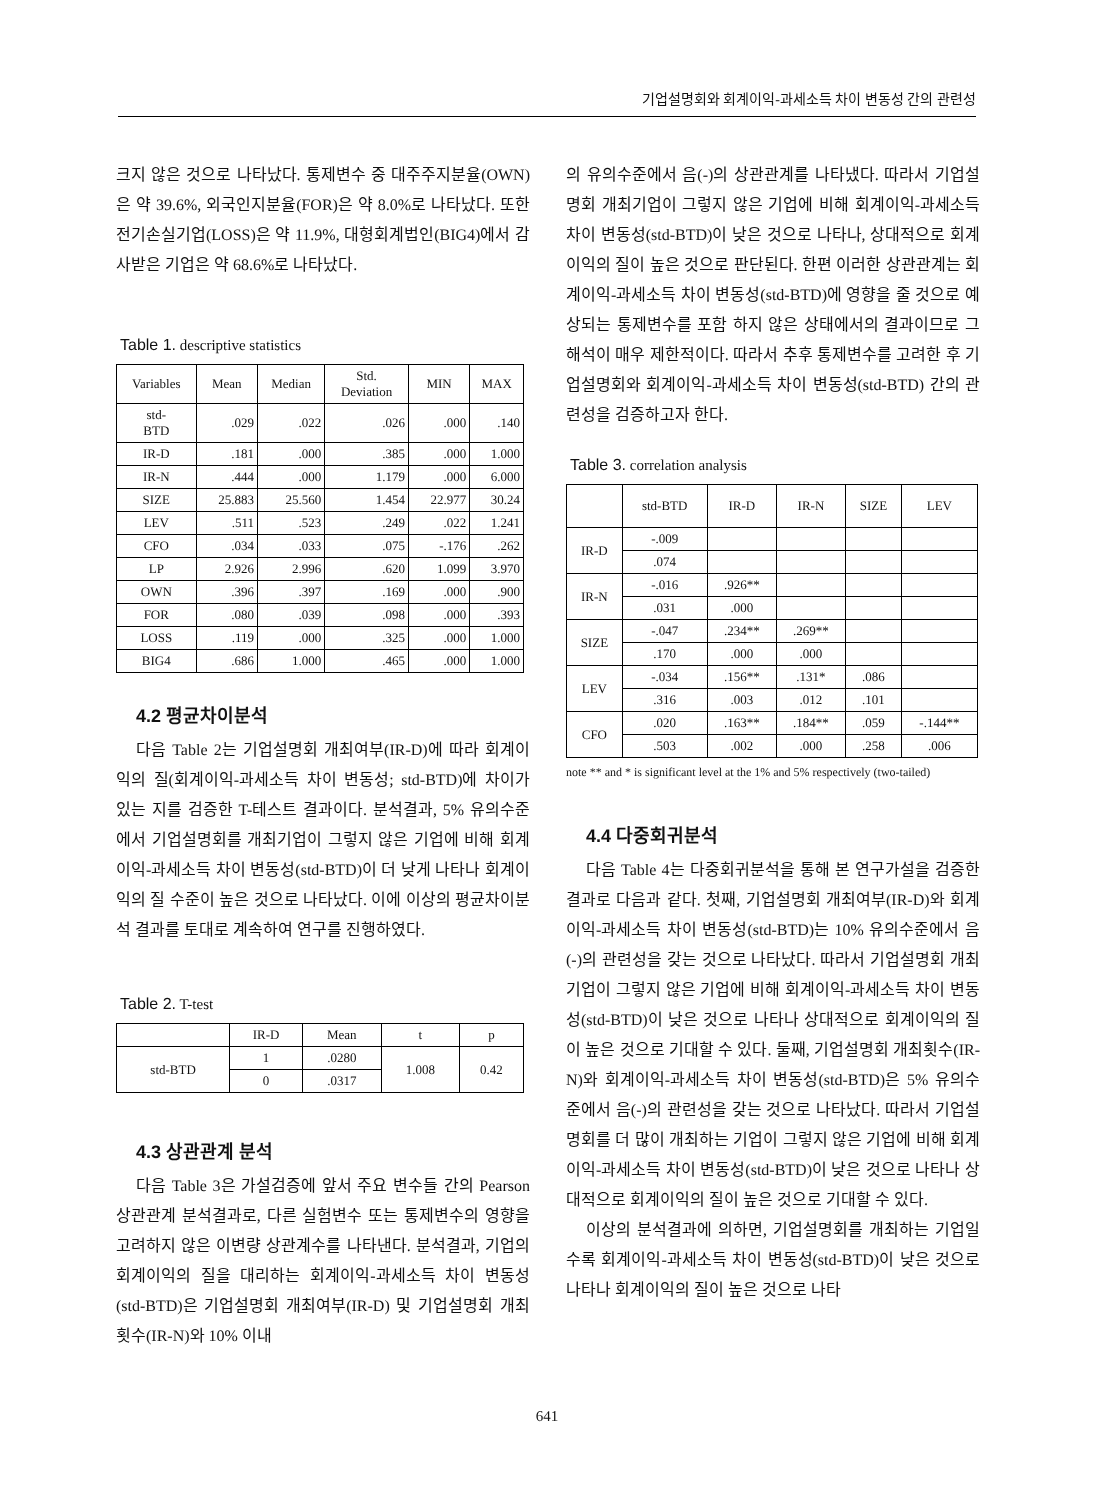기업설명회와 회계이익-과세소득 차이 변동성 간의 관련성
크지 않은 것으로 나타났다. 통제변수 중 대주주지분율(OWN)은 약 39.6%, 외국인지분율(FOR)은 약 8.0%로 나타났다. 또한 전기손실기업(LOSS)은 약 11.9%, 대형회계법인(BIG4)에서 감사받은 기업은 약 68.6%로 나타났다.
Table 1. descriptive statistics
| Variables | Mean | Median | Std. Deviation | MIN | MAX |
| --- | --- | --- | --- | --- | --- |
| std- BTD | .029 | .022 | .026 | .000 | .140 |
| IR-D | .181 | .000 | .385 | .000 | 1.000 |
| IR-N | .444 | .000 | 1.179 | .000 | 6.000 |
| SIZE | 25.883 | 25.560 | 1.454 | 22.977 | 30.24 |
| LEV | .511 | .523 | .249 | .022 | 1.241 |
| CFO | .034 | .033 | .075 | -.176 | .262 |
| LP | 2.926 | 2.996 | .620 | 1.099 | 3.970 |
| OWN | .396 | .397 | .169 | .000 | .900 |
| FOR | .080 | .039 | .098 | .000 | .393 |
| LOSS | .119 | .000 | .325 | .000 | 1.000 |
| BIG4 | .686 | 1.000 | .465 | .000 | 1.000 |
4.2 평균차이분석
다음 Table 2는 기업설명회 개최여부(IR-D)에 따라 회계이익의 질(회계이익-과세소득 차이 변동성; std-BTD)에 차이가 있는 지를 검증한 T-테스트 결과이다. 분석결과, 5% 유의수준에서 기업설명회를 개최기업이 그렇지 않은 기업에 비해 회계이익-과세소득 차이 변동성(std-BTD)이 더 낮게 나타나 회계이익의 질 수준이 높은 것으로 나타났다. 이에 이상의 평균차이분석 결과를 토대로 계속하여 연구를 진행하였다.
Table 2. T-test
| | IR-D | Mean | t | p |
| --- | --- | --- | --- | --- |
| std-BTD | 1 | .0280 | 1.008 | 0.42 |
| | 0 | .0317 | | |
4.3 상관관계 분석
다음 Table 3은 가설검증에 앞서 주요 변수들 간의 Pearson 상관관계 분석결과로, 다른 실험변수 또는 통제변수의 영향을 고려하지 않은 이변량 상관계수를 나타낸다. 분석결과, 기업의 회계이익의 질을 대리하는 회계이익-과세소득 차이 변동성(std-BTD)은 기업설명회 개최여부(IR-D) 및 기업설명회 개최횟수(IR-N)와 10% 이내
의 유의수준에서 음(-)의 상관관계를 나타냈다. 따라서 기업설명회 개최기업이 그렇지 않은 기업에 비해 회계이익-과세소득 차이 변동성(std-BTD)이 낮은 것으로 나타나, 상대적으로 회계이익의 질이 높은 것으로 판단된다. 한편 이러한 상관관계는 회계이익-과세소득 차이 변동성(std-BTD)에 영향을 줄 것으로 예상되는 통제변수를 포함 하지 않은 상태에서의 결과이므로 그 해석이 매우 제한적이다. 따라서 추후 통제변수를 고려한 후 기업설명회와 회계이익-과세소득 차이 변동성(std-BTD) 간의 관련성을 검증하고자 한다.
Table 3. correlation analysis
| | std-BTD | IR-D | IR-N | SIZE | LEV |
| --- | --- | --- | --- | --- | --- |
| IR-D | -.009 | | | | |
| | .074 | | | | |
| IR-N | -.016 | .926** | | | |
| | .031 | .000 | | | |
| SIZE | -.047 | .234** | .269** | | |
| | .170 | .000 | .000 | | |
| LEV | -.034 | .156** | .131* | .086 | |
| | .316 | .003 | .012 | .101 | |
| CFO | .020 | .163** | .184** | .059 | -.144** |
| | .503 | .002 | .000 | .258 | .006 |
note ** and * is significant level at the 1% and 5% respectively (two-tailed)
4.4 다중회귀분석
다음 Table 4는 다중회귀분석을 통해 본 연구가설을 검증한 결과로 다음과 같다. 첫째, 기업설명회 개최여부(IR-D)와 회계이익-과세소득 차이 변동성(std-BTD)는 10% 유의수준에서 음(-)의 관련성을 갖는 것으로 나타났다. 따라서 기업설명회 개최기업이 그렇지 않은 기업에 비해 회계이익-과세소득 차이 변동성(std-BTD)이 낮은 것으로 나타나 상대적으로 회계이익의 질이 높은 것으로 기대할 수 있다. 둘째, 기업설명회 개최횟수(IR-N)와 회계이익-과세소득 차이 변동성(std-BTD)은 5% 유의수준에서 음(-)의 관련성을 갖는 것으로 나타났다. 따라서 기업설명회를 더 많이 개최하는 기업이 그렇지 않은 기업에 비해 회계이익-과세소득 차이 변동성(std-BTD)이 낮은 것으로 나타나 상대적으로 회계이익의 질이 높은 것으로 기대할 수 있다.
이상의 분석결과에 의하면, 기업설명회를 개최하는 기업일수록 회계이익-과세소득 차이 변동성(std-BTD)이 낮은 것으로 나타나 회계이익의 질이 높은 것으로 나타
641